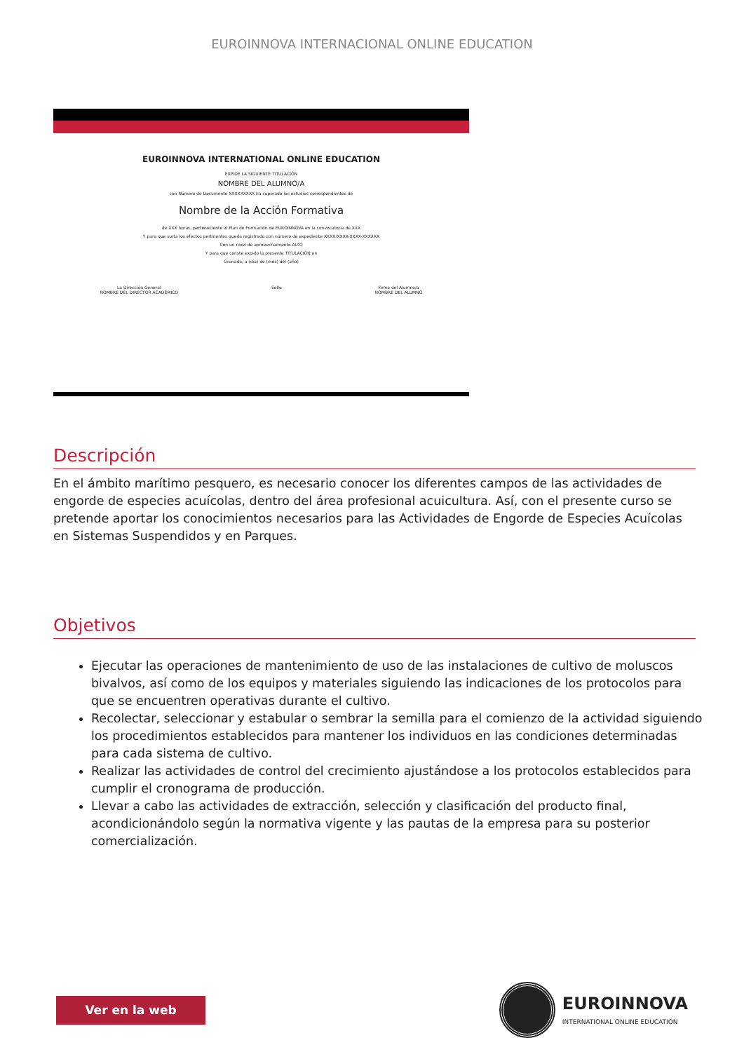EUROINNOVA INTERNACIONAL ONLINE EDUCATION
EUROINNOVA INTERNATIONAL ONLINE EDUCATION
EXPIDE LA SIGUIENTE TITULACIÓN
NOMBRE DEL ALUMNO/A
con Número de Documento XXXXXXXXX ha superado los estudios correspondientes de
Nombre de la Acción Formativa
de XXX horas, perteneciente al Plan de Formación de EUROINNOVA en la convocatoria de XXX
Y para que surta los efectos pertinentes queda registrado con número de expediente XXXX/XXXX-XXXX-XXXXXX
Con un nivel de aprovechamiento ALTO
Y para que conste expido la presente TITULACIÓN en
Granada, a (día) de (mes) del (año)
La Dirección General
NOMBRE DEL DIRECTOR ACADÉMICO Sello Firma del Alumno/a
NOMBRE DEL ALUMNO
Descripción
En el ámbito marítimo pesquero, es necesario conocer los diferentes campos de las actividades de engorde de especies acuícolas, dentro del área profesional acuicultura. Así, con el presente curso se pretende aportar los conocimientos necesarios para las Actividades de Engorde de Especies Acuícolas en Sistemas Suspendidos y en Parques.
Objetivos
Ejecutar las operaciones de mantenimiento de uso de las instalaciones de cultivo de moluscos bivalvos, así como de los equipos y materiales siguiendo las indicaciones de los protocolos para que se encuentren operativas durante el cultivo.
Recolectar, seleccionar y estabular o sembrar la semilla para el comienzo de la actividad siguiendo los procedimientos establecidos para mantener los individuos en las condiciones determinadas para cada sistema de cultivo.
Realizar las actividades de control del crecimiento ajustándose a los protocolos establecidos para cumplir el cronograma de producción.
Llevar a cabo las actividades de extracción, selección y clasificación del producto final, acondicionándolo según la normativa vigente y las pautas de la empresa para su posterior comercialización.
Ver en la web
EUROINNOVA
INTERNATIONAL ONLINE EDUCATION